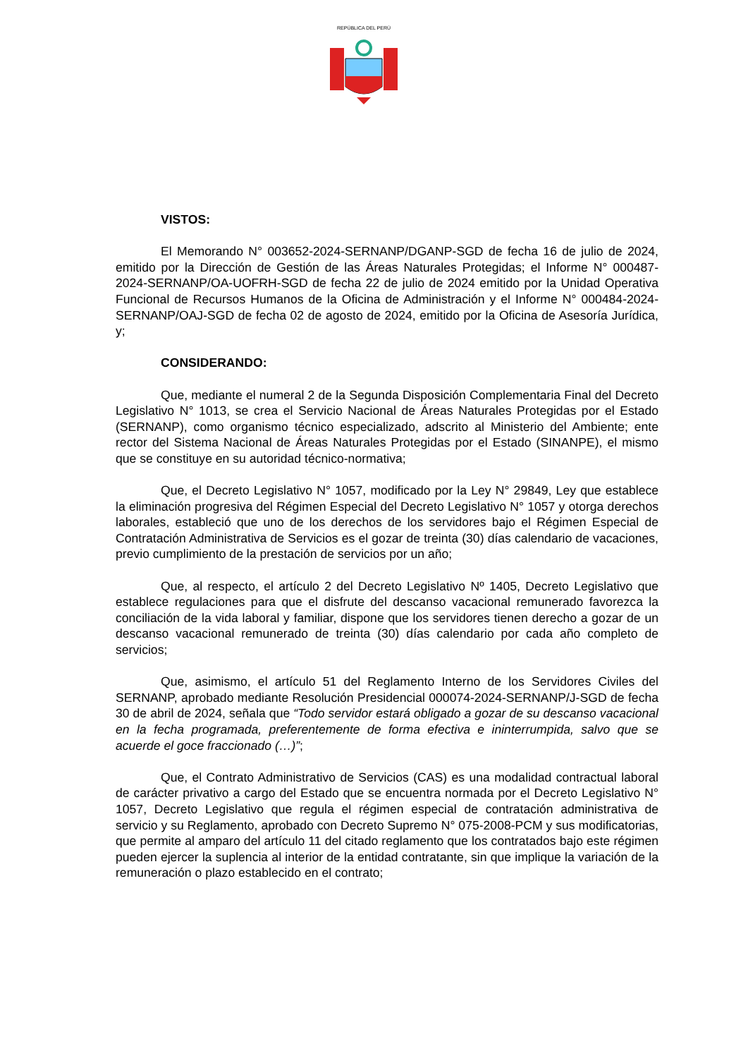REPÚBLICA DEL PERÚ
VISTOS:
El Memorando N° 003652-2024-SERNANP/DGANP-SGD de fecha 16 de julio de 2024, emitido por la Dirección de Gestión de las Áreas Naturales Protegidas; el Informe N° 000487-2024-SERNANP/OA-UOFRH-SGD de fecha 22 de julio de 2024 emitido por la Unidad Operativa Funcional de Recursos Humanos de la Oficina de Administración y el Informe N° 000484-2024-SERNANP/OAJ-SGD de fecha 02 de agosto de 2024, emitido por la Oficina de Asesoría Jurídica, y;
CONSIDERANDO:
Que, mediante el numeral 2 de la Segunda Disposición Complementaria Final del Decreto Legislativo N° 1013, se crea el Servicio Nacional de Áreas Naturales Protegidas por el Estado (SERNANP), como organismo técnico especializado, adscrito al Ministerio del Ambiente; ente rector del Sistema Nacional de Áreas Naturales Protegidas por el Estado (SINANPE), el mismo que se constituye en su autoridad técnico-normativa;
Que, el Decreto Legislativo N° 1057, modificado por la Ley N° 29849, Ley que establece la eliminación progresiva del Régimen Especial del Decreto Legislativo N° 1057 y otorga derechos laborales, estableció que uno de los derechos de los servidores bajo el Régimen Especial de Contratación Administrativa de Servicios es el gozar de treinta (30) días calendario de vacaciones, previo cumplimiento de la prestación de servicios por un año;
Que, al respecto, el artículo 2 del Decreto Legislativo Nº 1405, Decreto Legislativo que establece regulaciones para que el disfrute del descanso vacacional remunerado favorezca la conciliación de la vida laboral y familiar, dispone que los servidores tienen derecho a gozar de un descanso vacacional remunerado de treinta (30) días calendario por cada año completo de servicios;
Que, asimismo, el artículo 51 del Reglamento Interno de los Servidores Civiles del SERNANP, aprobado mediante Resolución Presidencial 000074-2024-SERNANP/J-SGD de fecha 30 de abril de 2024, señala que “Todo servidor estará obligado a gozar de su descanso vacacional en la fecha programada, preferentemente de forma efectiva e ininterrumpida, salvo que se acuerde el goce fraccionado (…)”;
Que, el Contrato Administrativo de Servicios (CAS) es una modalidad contractual laboral de carácter privativo a cargo del Estado que se encuentra normada por el Decreto Legislativo N° 1057, Decreto Legislativo que regula el régimen especial de contratación administrativa de servicio y su Reglamento, aprobado con Decreto Supremo N° 075-2008-PCM y sus modificatorias, que permite al amparo del artículo 11 del citado reglamento que los contratados bajo este régimen pueden ejercer la suplencia al interior de la entidad contratante, sin que implique la variación de la remuneración o plazo establecido en el contrato;